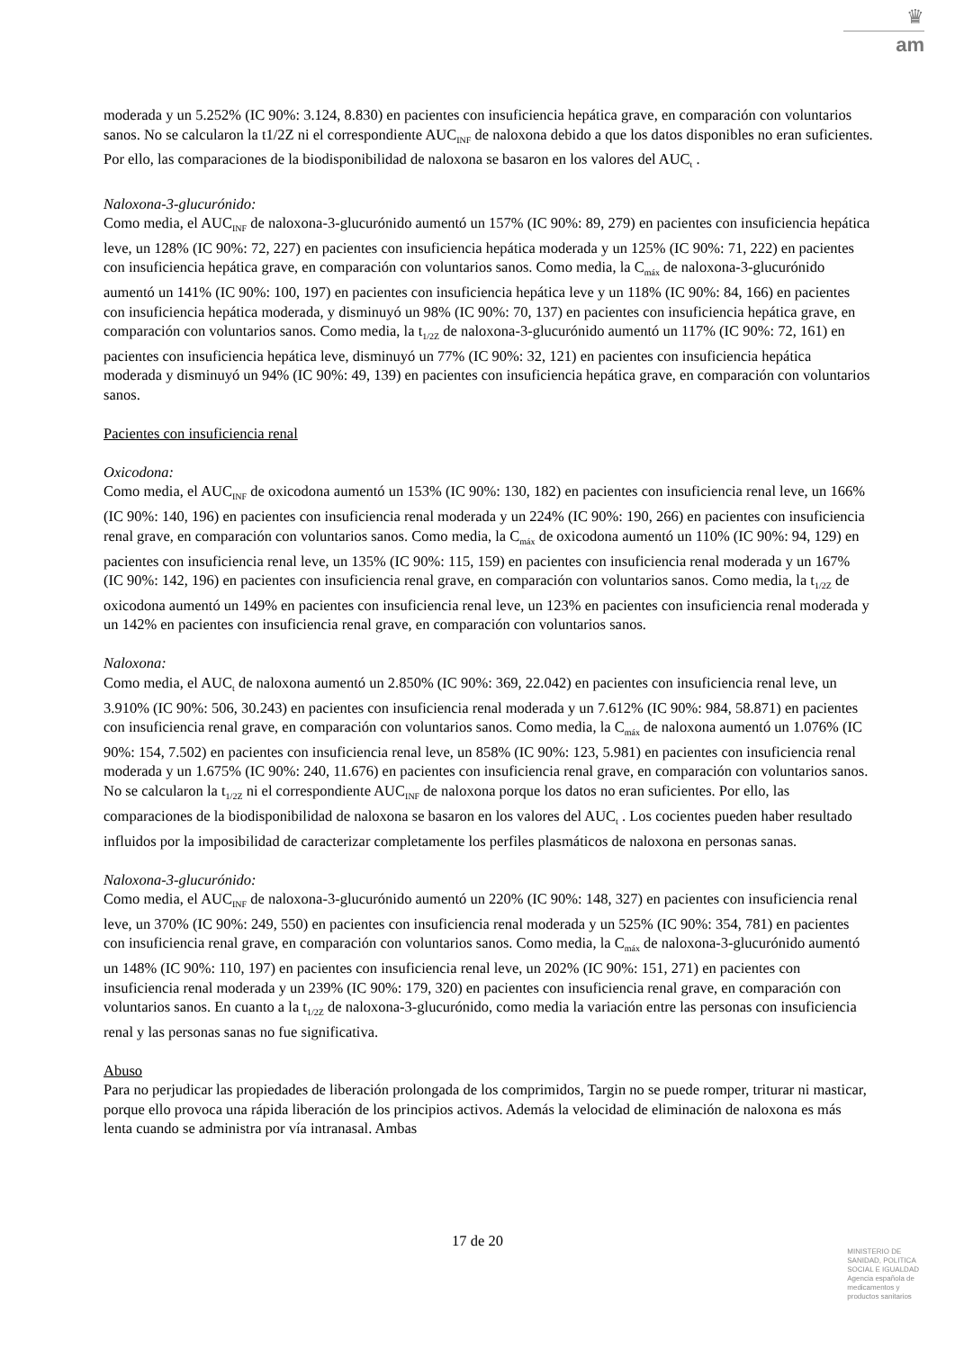♛
am
moderada y un 5.252% (IC 90%: 3.124, 8.830) en pacientes con insuficiencia hepática grave, en comparación con voluntarios sanos. No se calcularon la t1/2Z ni el correspondiente AUC<sub>INF</sub> de naloxona debido a que los datos disponibles no eran suficientes. Por ello, las comparaciones de la biodisponibilidad de naloxona se basaron en los valores del AUC<sub>t</sub> .
Naloxona-3-glucurónido:
Como media, el AUC<sub>INF</sub> de naloxona-3-glucurónido aumentó un 157% (IC 90%: 89, 279) en pacientes con insuficiencia hepática leve, un 128% (IC 90%: 72, 227) en pacientes con insuficiencia hepática moderada y un 125% (IC 90%: 71, 222) en pacientes con insuficiencia hepática grave, en comparación con voluntarios sanos. Como media, la C<sub>máx</sub> de naloxona-3-glucurónido aumentó un 141% (IC 90%: 100, 197) en pacientes con insuficiencia hepática leve y un 118% (IC 90%: 84, 166) en pacientes con insuficiencia hepática moderada, y disminuyó un 98% (IC 90%: 70, 137) en pacientes con insuficiencia hepática grave, en comparación con voluntarios sanos. Como media, la t<sub>1/2Z</sub> de naloxona-3-glucurónido aumentó un 117% (IC 90%: 72, 161) en pacientes con insuficiencia hepática leve, disminuyó un 77% (IC 90%: 32, 121) en pacientes con insuficiencia hepática moderada y disminuyó un 94% (IC 90%: 49, 139) en pacientes con insuficiencia hepática grave, en comparación con voluntarios sanos.
Pacientes con insuficiencia renal
Oxicodona:
Como media, el AUC<sub>INF</sub> de oxicodona aumentó un 153% (IC 90%: 130, 182) en pacientes con insuficiencia renal leve, un 166% (IC 90%: 140, 196) en pacientes con insuficiencia renal moderada y un 224% (IC 90%: 190, 266) en pacientes con insuficiencia renal grave, en comparación con voluntarios sanos. Como media, la C<sub>máx</sub> de oxicodona aumentó un 110% (IC 90%: 94, 129) en pacientes con insuficiencia renal leve, un 135% (IC 90%: 115, 159) en pacientes con insuficiencia renal moderada y un 167% (IC 90%: 142, 196) en pacientes con insuficiencia renal grave, en comparación con voluntarios sanos. Como media, la t<sub>1/2Z</sub> de oxicodona aumentó un 149% en pacientes con insuficiencia renal leve, un 123% en pacientes con insuficiencia renal moderada y un 142% en pacientes con insuficiencia renal grave, en comparación con voluntarios sanos.
Naloxona:
Como media, el AUC<sub>t</sub> de naloxona aumentó un 2.850% (IC 90%: 369, 22.042) en pacientes con insuficiencia renal leve, un 3.910% (IC 90%: 506, 30.243) en pacientes con insuficiencia renal moderada y un 7.612% (IC 90%: 984, 58.871) en pacientes con insuficiencia renal grave, en comparación con voluntarios sanos. Como media, la C<sub>máx</sub> de naloxona aumentó un 1.076% (IC 90%: 154, 7.502) en pacientes con insuficiencia renal leve, un 858% (IC 90%: 123, 5.981) en pacientes con insuficiencia renal moderada y un 1.675% (IC 90%: 240, 11.676) en pacientes con insuficiencia renal grave, en comparación con voluntarios sanos. No se calcularon la t<sub>1/2Z</sub> ni el correspondiente AUC<sub>INF</sub> de naloxona porque los datos no eran suficientes. Por ello, las comparaciones de la biodisponibilidad de naloxona se basaron en los valores del AUC<sub>t</sub> . Los cocientes pueden haber resultado influidos por la imposibilidad de caracterizar completamente los perfiles plasmáticos de naloxona en personas sanas.
Naloxona-3-glucurónido:
Como media, el AUC<sub>INF</sub> de naloxona-3-glucurónido aumentó un 220% (IC 90%: 148, 327) en pacientes con insuficiencia renal leve, un 370% (IC 90%: 249, 550) en pacientes con insuficiencia renal moderada y un 525% (IC 90%: 354, 781) en pacientes con insuficiencia renal grave, en comparación con voluntarios sanos. Como media, la C<sub>máx</sub> de naloxona-3-glucurónido aumentó un 148% (IC 90%: 110, 197) en pacientes con insuficiencia renal leve, un 202% (IC 90%: 151, 271) en pacientes con insuficiencia renal moderada y un 239% (IC 90%: 179, 320) en pacientes con insuficiencia renal grave, en comparación con voluntarios sanos. En cuanto a la t<sub>1/2Z</sub> de naloxona-3-glucurónido, como media la variación entre las personas con insuficiencia renal y las personas sanas no fue significativa.
Abuso
Para no perjudicar las propiedades de liberación prolongada de los comprimidos, Targin no se puede romper, triturar ni masticar, porque ello provoca una rápida liberación de los principios activos. Además la velocidad de eliminación de naloxona es más lenta cuando se administra por vía intranasal. Ambas
17 de 20
MINISTERIO DE
SANIDAD, POLITICA
SOCIAL E IGUALDAD
Agencia española de
medicamentos y
productos sanitarios